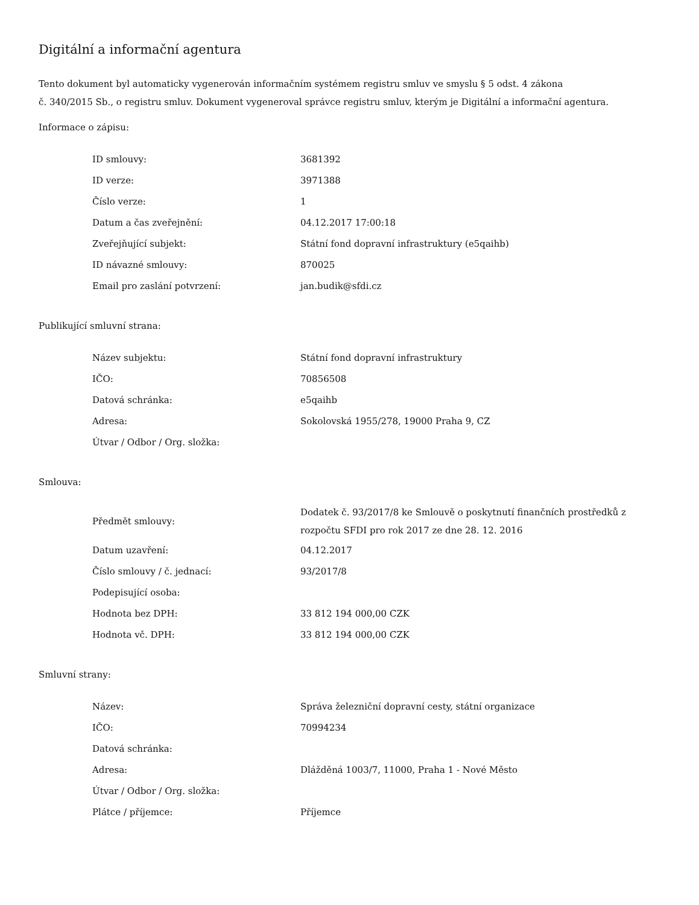Digitální a informační agentura
Tento dokument byl automaticky vygenerován informačním systémem registru smluv ve smyslu § 5 odst. 4 zákona
č. 340/2015 Sb., o registru smluv. Dokument vygeneroval správce registru smluv, kterým je Digitální a informační agentura.
Informace o zápisu:
| ID smlouvy: | 3681392 |
| ID verze: | 3971388 |
| Číslo verze: | 1 |
| Datum a čas zveřejnění: | 04.12.2017 17:00:18 |
| Zveřejňující subjekt: | Státní fond dopravní infrastruktury (e5qaihb) |
| ID návazné smlouvy: | 870025 |
| Email pro zaslání potvrzení: | jan.budik@sfdi.cz |
Publikující smluvní strana:
| Název subjektu: | Státní fond dopravní infrastruktury |
| IČO: | 70856508 |
| Datová schránka: | e5qaihb |
| Adresa: | Sokolovská 1955/278, 19000 Praha 9, CZ |
| Útvar / Odbor / Org. složka: | |
Smlouva:
| Předmět smlouvy: | Dodatek č. 93/2017/8 ke Smlouvě o poskytnutí finančních prostředků z rozpočtu SFDI pro rok 2017 ze dne 28. 12. 2016 |
| Datum uzavření: | 04.12.2017 |
| Číslo smlouvy / č. jednací: | 93/2017/8 |
| Podepisující osoba: | |
| Hodnota bez DPH: | 33 812 194 000,00 CZK |
| Hodnota vč. DPH: | 33 812 194 000,00 CZK |
Smluvní strany:
| Název: | Správa železniční dopravní cesty, státní organizace |
| IČO: | 70994234 |
| Datová schránka: | |
| Adresa: | Dlážděná 1003/7, 11000, Praha 1 - Nové Město |
| Útvar / Odbor / Org. složka: | |
| Plátce / příjemce: | Příjemce |